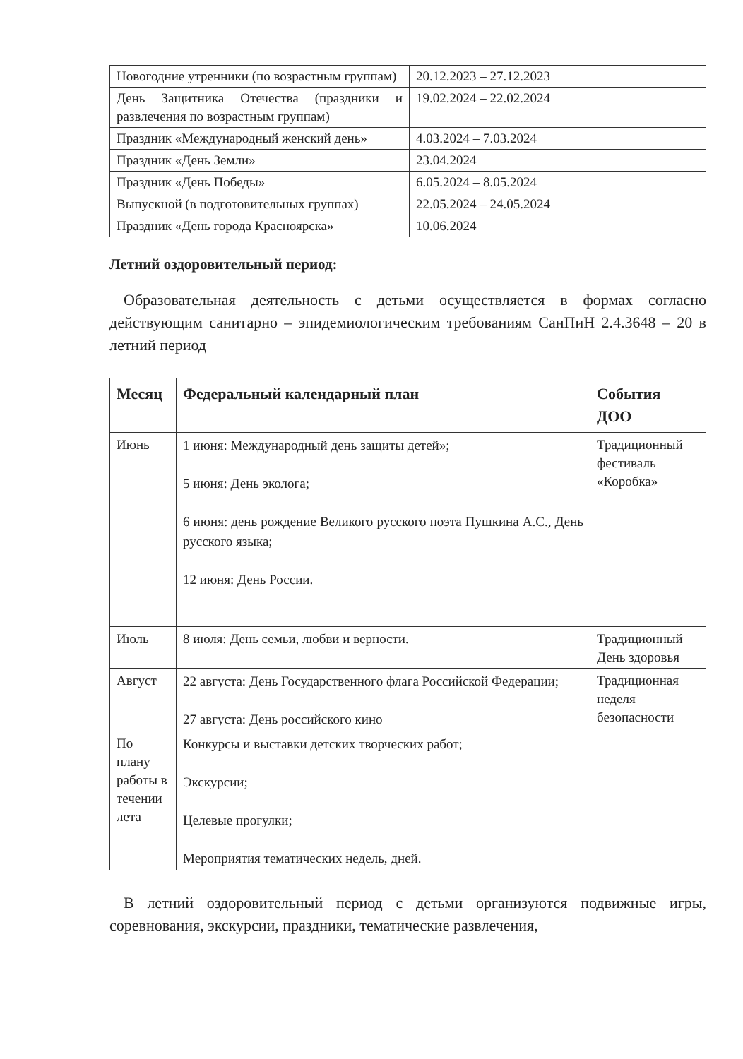| Новогодние утренники (по возрастным группам) | 20.12.2023 – 27.12.2023 |
| День Защитника Отечества (праздники и развлечения по возрастным группам) | 19.02.2024 – 22.02.2024 |
| Праздник «Международный женский день» | 4.03.2024 – 7.03.2024 |
| Праздник «День Земли» | 23.04.2024 |
| Праздник «День Победы» | 6.05.2024 – 8.05.2024 |
| Выпускной (в подготовительных группах) | 22.05.2024 – 24.05.2024 |
| Праздник «День города Красноярска» | 10.06.2024 |
Летний оздоровительный период:
Образовательная деятельность с детьми осуществляется в формах согласно действующим санитарно – эпидемиологическим требованиям СанПиН 2.4.3648 – 20 в летний период
| Месяц | Федеральный календарный план | События ДОО |
| --- | --- | --- |
| Июнь | 1 июня: Международный день защиты детей»; 5 июня: День эколога; 6 июня: день рождение Великого русского поэта Пушкина А.С., День русского языка; 12 июня: День России. | Традиционный фестиваль «Коробка» |
| Июль | 8 июля: День семьи, любви и верности. | Традиционный День здоровья |
| Август | 22 августа: День Государственного флага Российской Федерации; 27 августа: День российского кино | Традиционная неделя безопасности |
| По плану работы в течении лета | Конкурсы и выставки детских творческих работ; Экскурсии; Целевые прогулки; Мероприятия тематических недель, дней. | |
В летний оздоровительный период с детьми организуются подвижные игры, соревнования, экскурсии, праздники, тематические развлечения,